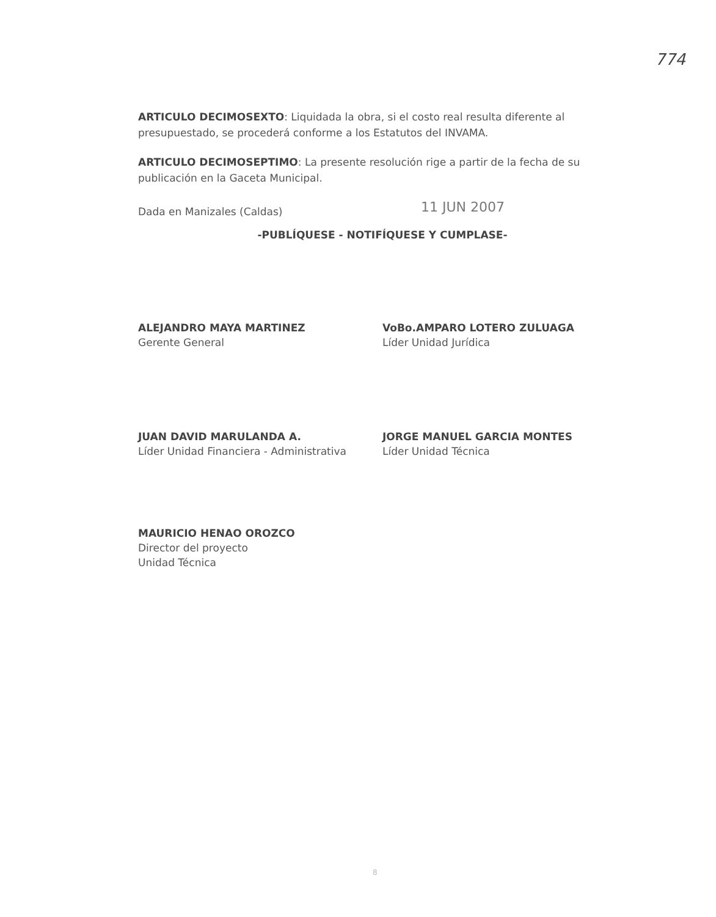774
ARTICULO DECIMOSEXTO: Liquidada la obra, si el costo real resulta diferente al presupuestado, se procederá conforme a los Estatutos del INVAMA.
ARTICULO DECIMOSEPTIMO: La presente resolución rige a partir de la fecha de su publicación en la Gaceta Municipal.
Dada en Manizales (Caldas) 11 JUN 2007
-PUBLÍQUESE - NOTIFÍQUESE Y CUMPLASE-
ALEJANDRO MAYA MARTINEZ
Gerente General
VoBo.AMPARO LOTERO ZULUAGA
Líder Unidad Jurídica
JUAN DAVID MARULANDA A.
Líder Unidad Financiera - Administrativa
JORGE MANUEL GARCIA MONTES
Líder Unidad Técnica
MAURICIO HENAO OROZCO
Director del proyecto
Unidad Técnica
8